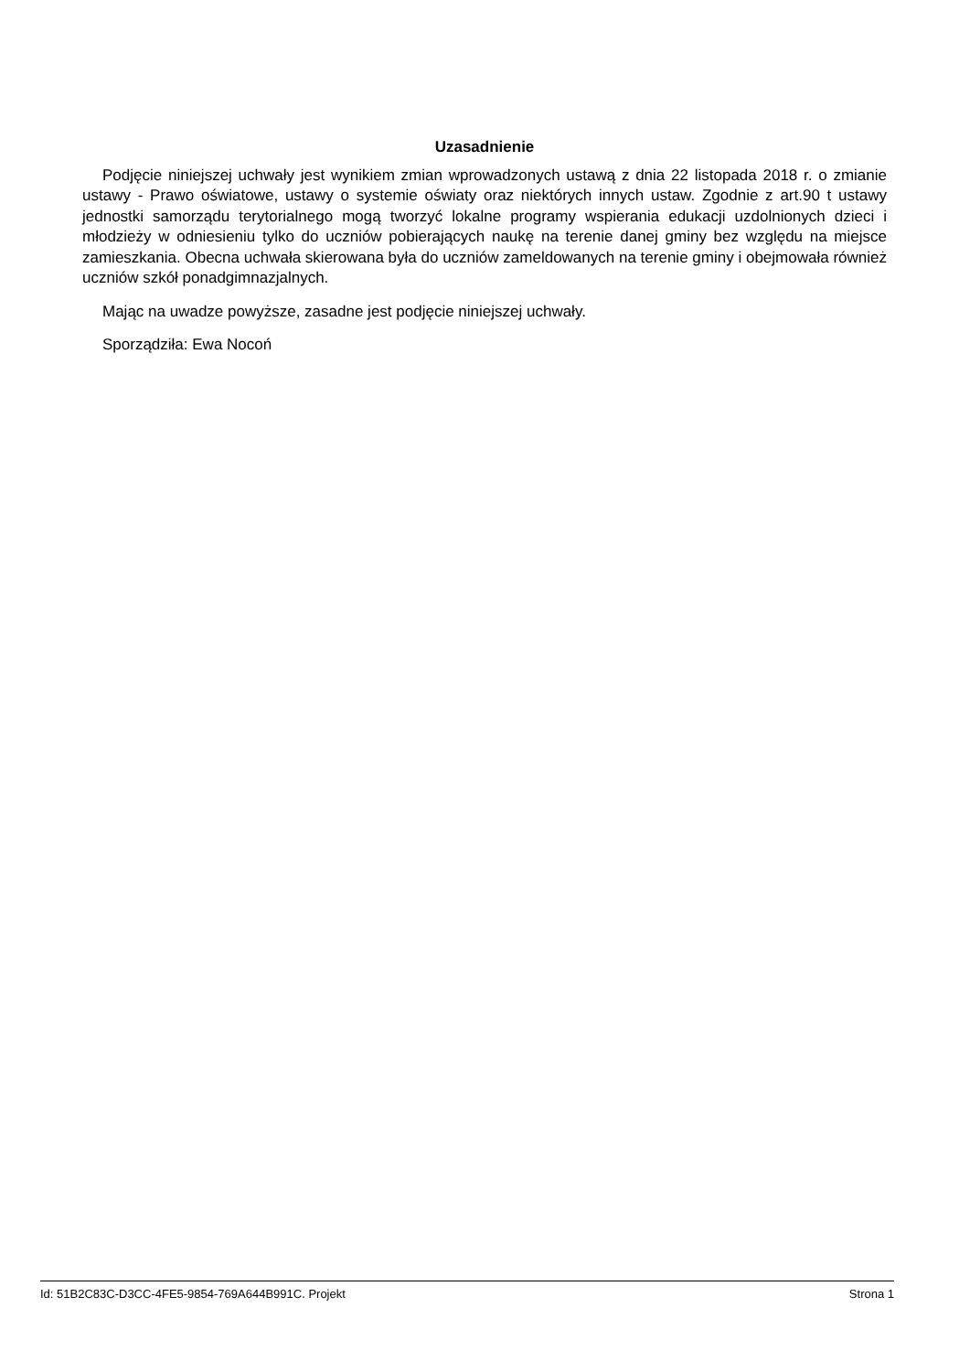Uzasadnienie
Podjęcie niniejszej uchwały jest wynikiem zmian wprowadzonych ustawą z dnia 22 listopada 2018 r. o zmianie ustawy - Prawo oświatowe, ustawy o systemie oświaty oraz niektórych innych ustaw. Zgodnie z art.90 t ustawy jednostki samorządu terytorialnego mogą tworzyć lokalne programy wspierania edukacji uzdolnionych dzieci i młodzieży w odniesieniu tylko do uczniów pobierających naukę na terenie danej gminy bez względu na miejsce zamieszkania. Obecna uchwała skierowana była do uczniów zameldowanych na terenie gminy i obejmowała również uczniów szkół ponadgimnazjalnych.
Mając na uwadze powyższe, zasadne jest podjęcie niniejszej uchwały.
Sporządziła: Ewa Nocoń
Id: 51B2C83C-D3CC-4FE5-9854-769A644B991C. Projekt Strona 1